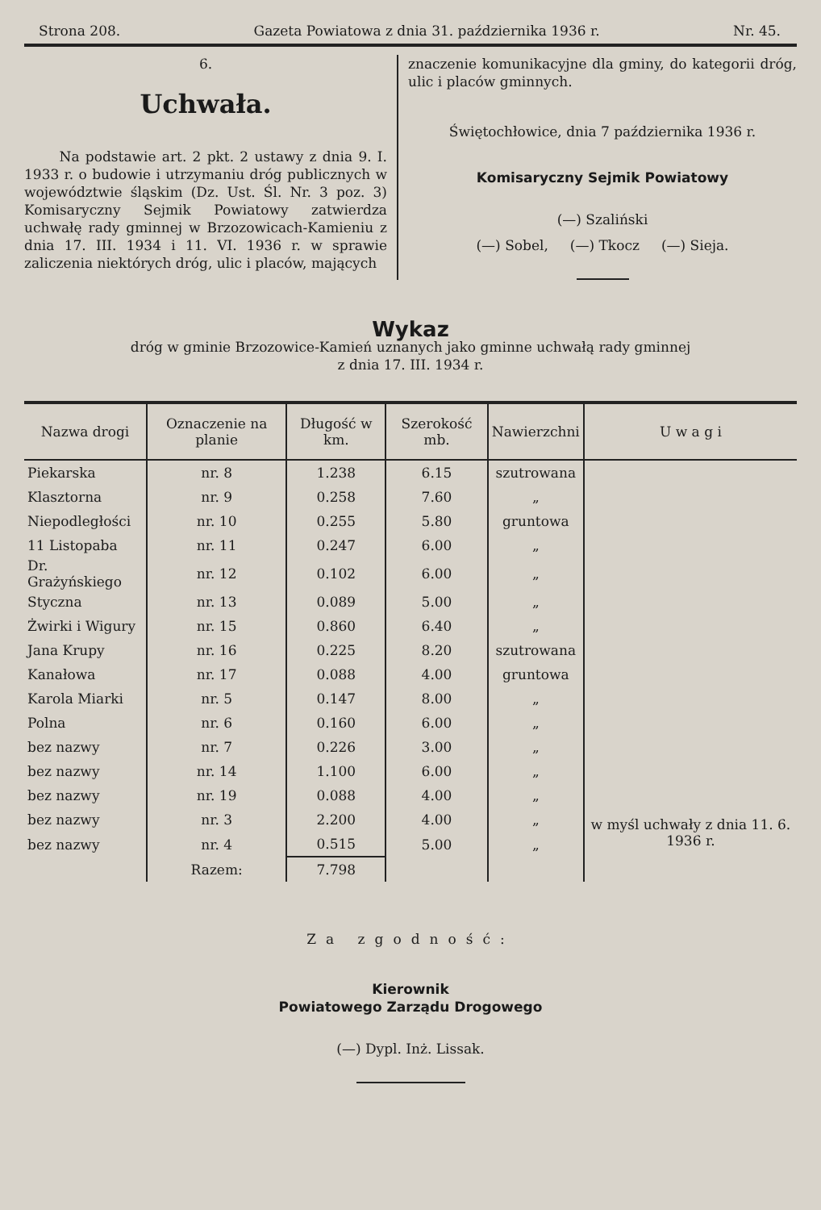Strona 208. Gazeta Powiatowa z dnia 31. października 1936 r. Nr. 45.
6.
Uchwała.
Na podstawie art. 2 pkt. 2 ustawy z dnia 9. I. 1933 r. o budowie i utrzymaniu dróg publicznych w województwie śląskim (Dz. Ust. Śl. Nr. 3 poz. 3) Komisaryczny Sejmik Powiatowy zatwierdza uchwałę rady gminnej w Brzozowicach-Kamieniu z dnia 17. III. 1934 i 11. VI. 1936 r. w sprawie zaliczenia niektórych dróg, ulic i placów, mających
znaczenie komunikacyjne dla gminy, do kategorii dróg, ulic i placów gminnych.
Świętochłowice, dnia 7 października 1936 r.
Komisaryczny Sejmik Powiatowy
(—) Szaliński
(—) Sobel, (—) Tkocz (—) Sieja.
Wykaz
dróg w gminie Brzozowice-Kamień uznanych jako gminne uchwałą rady gminnej
z dnia 17. III. 1934 r.
| Nazwa drogi | Oznaczenie na planie | Długość w km. | Szerokość mb. | Nawierzchni | U w a g i |
| --- | --- | --- | --- | --- | --- |
| Piekarska | nr. 8 | 1.238 | 6.15 | szutrowana | |
| Klasztorna | nr. 9 | 0.258 | 7.60 | „ | |
| Niepodległości | nr. 10 | 0.255 | 5.80 | gruntowa | |
| 11 Listopaba | nr. 11 | 0.247 | 6.00 | „ | |
| Dr. Grażyńskiego | nr. 12 | 0.102 | 6.00 | „ | |
| Styczna | nr. 13 | 0.089 | 5.00 | „ | |
| Żwirki i Wigury | nr. 15 | 0.860 | 6.40 | „ | |
| Jana Krupy | nr. 16 | 0.225 | 8.20 | szutrowana | |
| Kanałowa | nr. 17 | 0.088 | 4.00 | gruntowa | |
| Karola Miarki | nr. 5 | 0.147 | 8.00 | „ | |
| Polna | nr. 6 | 0.160 | 6.00 | „ | |
| bez nazwy | nr. 7 | 0.226 | 3.00 | „ | |
| bez nazwy | nr. 14 | 1.100 | 6.00 | „ | |
| bez nazwy | nr. 19 | 0.088 | 4.00 | „ | |
| bez nazwy | nr. 3 | 2.200 | 4.00 | „ | w myśl uchwały z dnia 11. 6. 1936 r. |
| bez nazwy | nr. 4 | 0.515 | 5.00 | „ | |
| | Razem: | 7.798 | | | |
Za zgodność:
Kierownik
Powiatowego Zarządu Drogowego
(—) Dypl. Inż. Lissak.